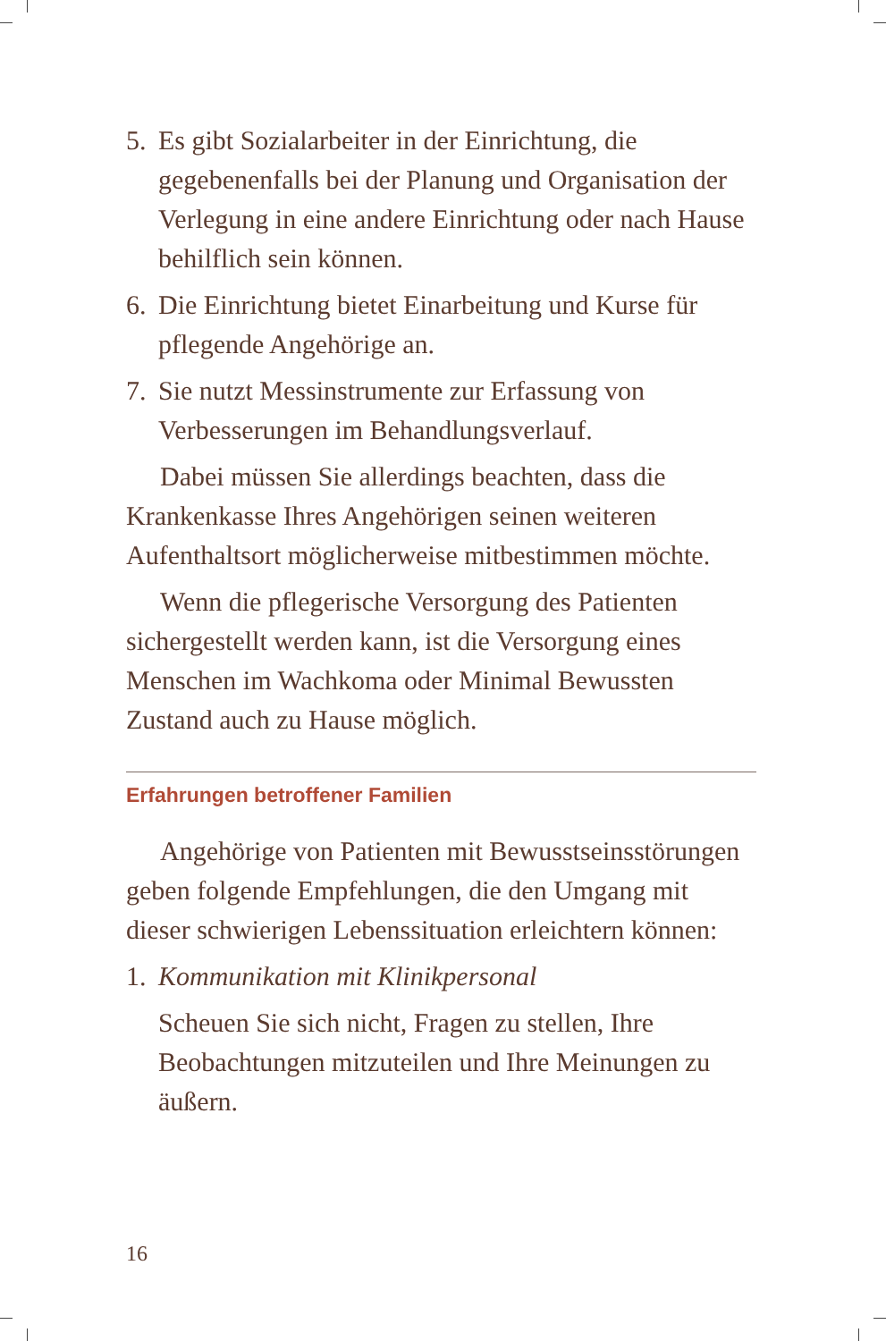5. Es gibt Sozialarbeiter in der Einrichtung, die gegebenenfalls bei der Planung und Organisation der Verlegung in eine andere Einrichtung oder nach Hause behilflich sein können.
6. Die Einrichtung bietet Einarbeitung und Kurse für pflegende Angehörige an.
7. Sie nutzt Messinstrumente zur Erfassung von Verbesserungen im Behandlungsverlauf.
Dabei müssen Sie allerdings beachten, dass die Krankenkasse Ihres Angehörigen seinen weiteren Aufenthaltsort möglicherweise mitbestimmen möchte.
Wenn die pflegerische Versorgung des Patienten sichergestellt werden kann, ist die Versorgung eines Menschen im Wachkoma oder Minimal Bewussten Zustand auch zu Hause möglich.
Erfahrungen betroffener Familien
Angehörige von Patienten mit Bewusstseinsstörungen geben folgende Empfehlungen, die den Umgang mit dieser schwierigen Lebenssituation erleichtern können:
1. Kommunikation mit Klinikpersonal
Scheuen Sie sich nicht, Fragen zu stellen, Ihre Beobachtungen mitzuteilen und Ihre Meinungen zu äußern.
16